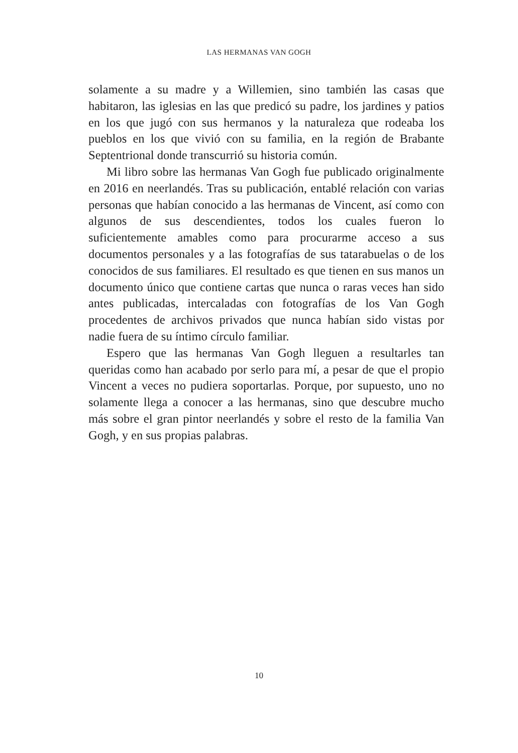LAS HERMANAS VAN GOGH
solamente a su madre y a Willemien, sino también las casas que habitaron, las iglesias en las que predicó su padre, los jardines y patios en los que jugó con sus hermanos y la naturaleza que rodeaba los pueblos en los que vivió con su familia, en la región de Brabante Septentrional donde transcurrió su historia común.
Mi libro sobre las hermanas Van Gogh fue publicado originalmente en 2016 en neerlandés. Tras su publicación, entablé relación con varias personas que habían conocido a las hermanas de Vincent, así como con algunos de sus descendientes, todos los cuales fueron lo suficientemente amables como para procurarme acceso a sus documentos personales y a las fotografías de sus tatarabuelas o de los conocidos de sus familiares. El resultado es que tienen en sus manos un documento único que contiene cartas que nunca o raras veces han sido antes publicadas, intercaladas con fotografías de los Van Gogh procedentes de archivos privados que nunca habían sido vistas por nadie fuera de su íntimo círculo familiar.
Espero que las hermanas Van Gogh lleguen a resultarles tan queridas como han acabado por serlo para mí, a pesar de que el propio Vincent a veces no pudiera soportarlas. Porque, por supuesto, uno no solamente llega a conocer a las hermanas, sino que descubre mucho más sobre el gran pintor neerlandés y sobre el resto de la familia Van Gogh, y en sus propias palabras.
10